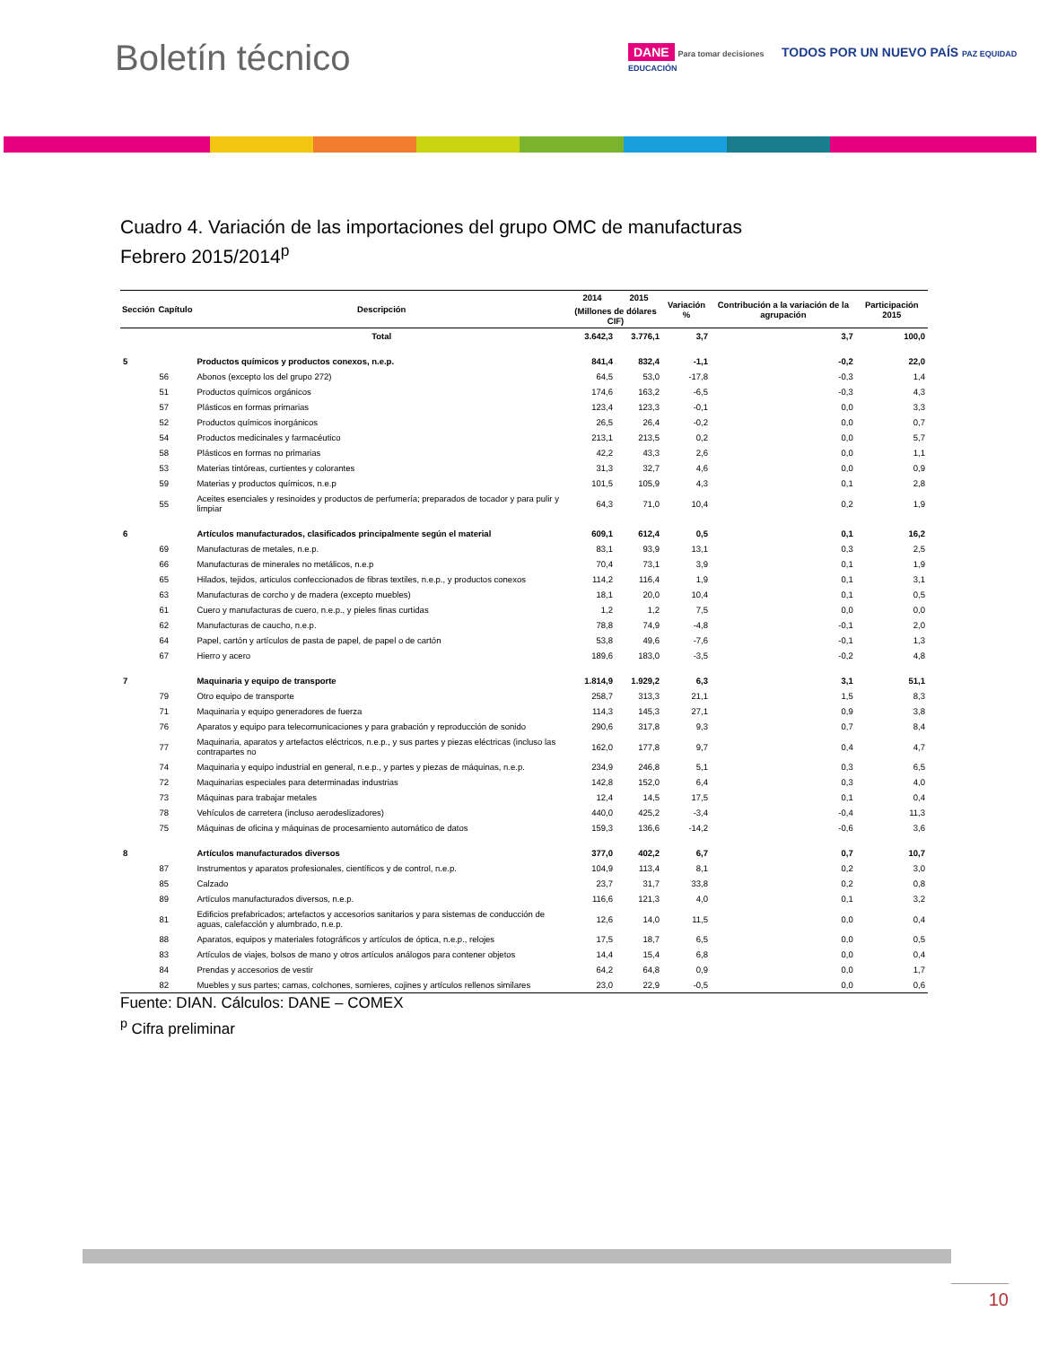Boletín técnico
DANE Para tomar decisiones TODOS POR UN NUEVO PAÍS PAZ EQUIDAD EDUCACIÓN
Cuadro 4. Variación de las importaciones del grupo OMC de manufacturas
Febrero 2015/2014<sup>p</sup>
| Sección | Capítulo | Descripción | 2014 | 2015 | Variación % | Contribución a la variación de la agrupación | Participación 2015 |
| --- | --- | --- | --- | --- | --- | --- | --- |
| | | | (Millones de dólares CIF) | | | | |
| | | Total | 3.642,3 | 3.776,1 | 3,7 | 3,7 | 100,0 |
| 5 | | Productos químicos y productos conexos, n.e.p. | 841,4 | 832,4 | -1,1 | -0,2 | 22,0 |
| | 56 | Abonos (excepto los del grupo 272) | 64,5 | 53,0 | -17,8 | -0,3 | 1,4 |
| | 51 | Productos químicos orgánicos | 174,6 | 163,2 | -6,5 | -0,3 | 4,3 |
| | 57 | Plásticos en formas primarias | 123,4 | 123,3 | -0,1 | 0,0 | 3,3 |
| | 52 | Productos químicos inorgánicos | 26,5 | 26,4 | -0,2 | 0,0 | 0,7 |
| | 54 | Productos medicinales y farmacéutico | 213,1 | 213,5 | 0,2 | 0,0 | 5,7 |
| | 58 | Plásticos en formas no primarias | 42,2 | 43,3 | 2,6 | 0,0 | 1,1 |
| | 53 | Materias tintóreas, curtientes y colorantes | 31,3 | 32,7 | 4,6 | 0,0 | 0,9 |
| | 59 | Materias y productos químicos, n.e.p | 101,5 | 105,9 | 4,3 | 0,1 | 2,8 |
| | 55 | Aceites esenciales y resinoides y productos de perfumería; preparados de tocador y para pulir y limpiar | 64,3 | 71,0 | 10,4 | 0,2 | 1,9 |
| 6 | | Artículos manufacturados, clasificados principalmente según el material | 609,1 | 612,4 | 0,5 | 0,1 | 16,2 |
| | 69 | Manufacturas de metales, n.e.p. | 83,1 | 93,9 | 13,1 | 0,3 | 2,5 |
| | 66 | Manufacturas de minerales no metálicos, n.e.p | 70,4 | 73,1 | 3,9 | 0,1 | 1,9 |
| | 65 | Hilados, tejidos, articulos confeccionados de fibras textiles, n.e.p., y productos conexos | 114,2 | 116,4 | 1,9 | 0,1 | 3,1 |
| | 63 | Manufacturas de corcho y de madera (excepto muebles) | 18,1 | 20,0 | 10,4 | 0,1 | 0,5 |
| | 61 | Cuero y manufacturas de cuero, n.e.p., y pieles finas curtidas | 1,2 | 1,2 | 7,5 | 0,0 | 0,0 |
| | 62 | Manufacturas de caucho, n.e.p. | 78,8 | 74,9 | -4,8 | -0,1 | 2,0 |
| | 64 | Papel, cartón y artículos de pasta de papel, de papel o de cartón | 53,8 | 49,6 | -7,6 | -0,1 | 1,3 |
| | 67 | Hierro y acero | 189,6 | 183,0 | -3,5 | -0,2 | 4,8 |
| 7 | | Maquinaria y equipo de transporte | 1.814,9 | 1.929,2 | 6,3 | 3,1 | 51,1 |
| | 79 | Otro equipo de transporte | 258,7 | 313,3 | 21,1 | 1,5 | 8,3 |
| | 71 | Maquinaria y equipo generadores de fuerza | 114,3 | 145,3 | 27,1 | 0,9 | 3,8 |
| | 76 | Aparatos y equipo para telecomunicaciones y para grabación y reproducción de sonido | 290,6 | 317,8 | 9,3 | 0,7 | 8,4 |
| | 77 | Maquinaria, aparatos y artefactos eléctricos, n.e.p., y sus partes y piezas eléctricas (incluso las contrapartes no | 162,0 | 177,8 | 9,7 | 0,4 | 4,7 |
| | 74 | Maquinaria y equipo industrial en general, n.e.p., y partes y piezas de máquinas, n.e.p. | 234,9 | 246,8 | 5,1 | 0,3 | 6,5 |
| | 72 | Maquinarias especiales para determinadas industrias | 142,8 | 152,0 | 6,4 | 0,3 | 4,0 |
| | 73 | Máquinas para trabajar metales | 12,4 | 14,5 | 17,5 | 0,1 | 0,4 |
| | 78 | Vehículos de carretera (incluso aerodeslizadores) | 440,0 | 425,2 | -3,4 | -0,4 | 11,3 |
| | 75 | Máquinas de oficina y máquinas de procesamiento automático de datos | 159,3 | 136,6 | -14,2 | -0,6 | 3,6 |
| 8 | | Artículos manufacturados diversos | 377,0 | 402,2 | 6,7 | 0,7 | 10,7 |
| | 87 | Instrumentos y aparatos profesionales, científicos y de control, n.e.p. | 104,9 | 113,4 | 8,1 | 0,2 | 3,0 |
| | 85 | Calzado | 23,7 | 31,7 | 33,8 | 0,2 | 0,8 |
| | 89 | Artículos manufacturados diversos, n.e.p. | 116,6 | 121,3 | 4,0 | 0,1 | 3,2 |
| | 81 | Edificios prefabricados; artefactos y accesorios sanitarios y para sistemas de conducción de aguas, calefacción y alumbrado, n.e.p. | 12,6 | 14,0 | 11,5 | 0,0 | 0,4 |
| | 88 | Aparatos, equipos y materiales fotográficos y artículos de óptica, n.e.p., relojes | 17,5 | 18,7 | 6,5 | 0,0 | 0,5 |
| | 83 | Artículos de viajes, bolsos de mano y otros artículos análogos para contener objetos | 14,4 | 15,4 | 6,8 | 0,0 | 0,4 |
| | 84 | Prendas y accesorios de vestir | 64,2 | 64,8 | 0,9 | 0,0 | 1,7 |
| | 82 | Muebles y sus partes; camas, colchones, somieres, cojines y artículos rellenos similares | 23,0 | 22,9 | -0,5 | 0,0 | 0,6 |
Fuente: DIAN. Cálculos: DANE – COMEX
<sup>p</sup> Cifra preliminar
10